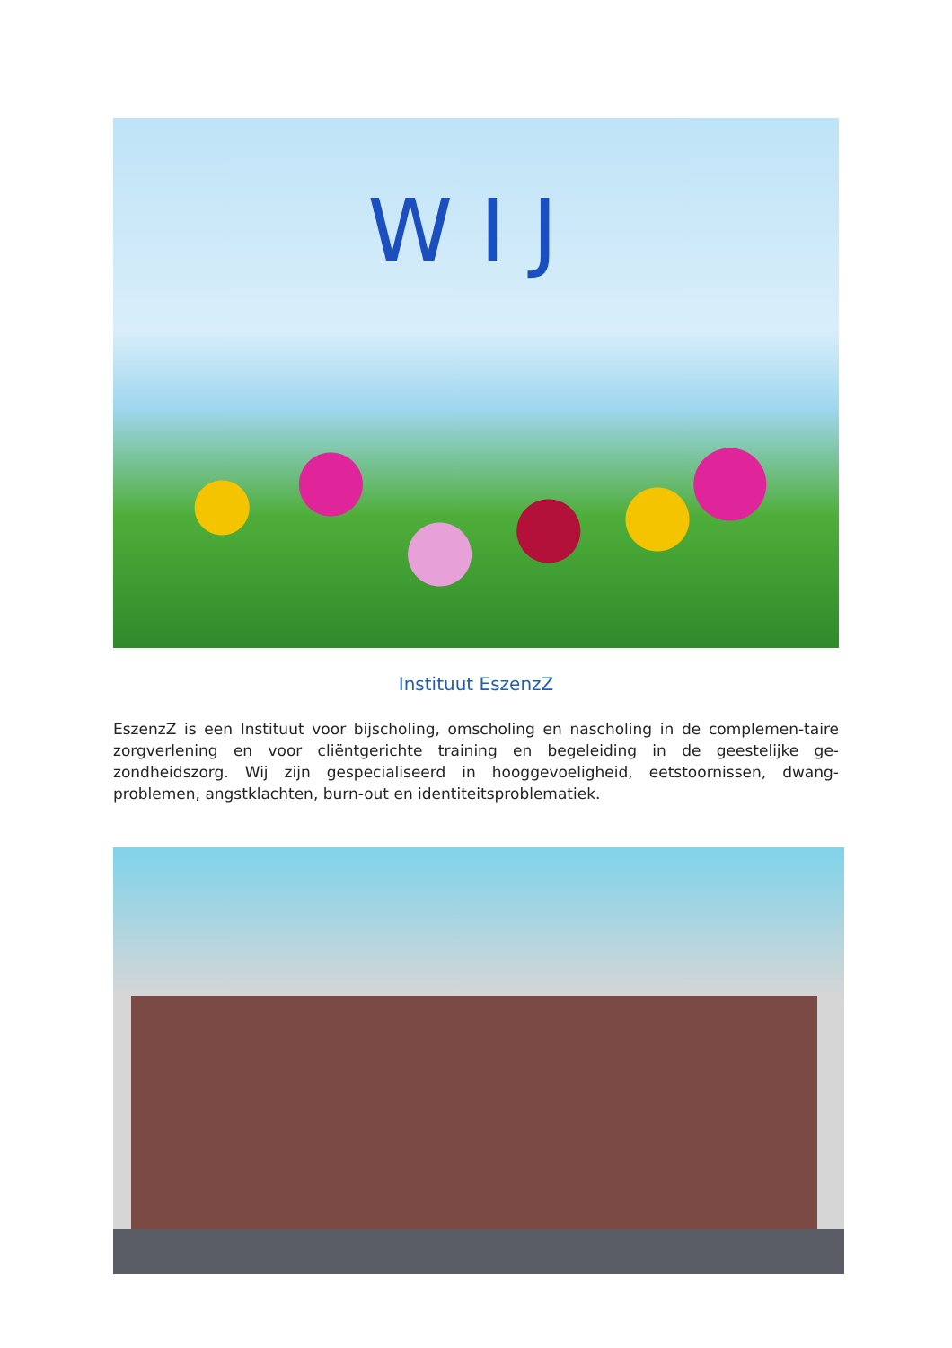WIJ
Instituut EszenzZ
EszenzZ is een Instituut voor bijscholing, omscholing en nascholing in de complemen-taire zorgverlening en voor cliëntgerichte training en begeleiding in de geestelijke ge-zondheidszorg. Wij zijn gespecialiseerd in hooggevoeligheid, eetstoornissen, dwang-problemen, angstklachten, burn-out en identiteitsproblematiek.